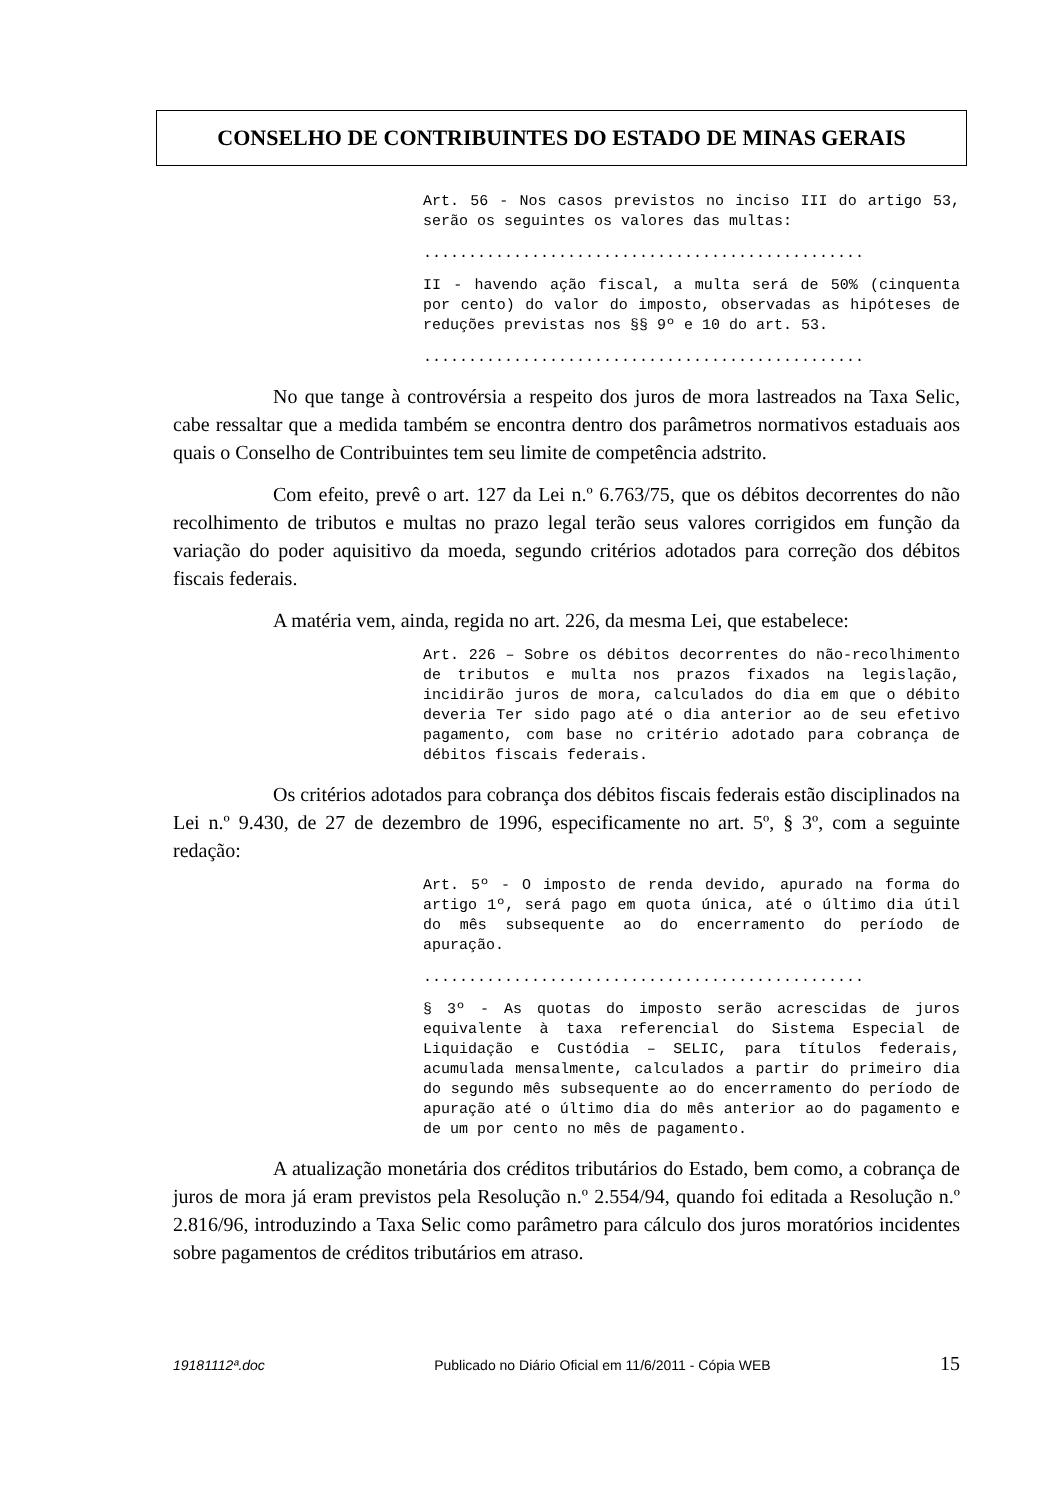CONSELHO DE CONTRIBUINTES DO ESTADO DE MINAS GERAIS
Art. 56 - Nos casos previstos no inciso III do artigo 53, serão os seguintes os valores das multas:
.................................................
II - havendo ação fiscal, a multa será de 50% (cinquenta por cento) do valor do imposto, observadas as hipóteses de reduções previstas nos §§ 9º e 10 do art. 53.
.................................................
No que tange à controvérsia a respeito dos juros de mora lastreados na Taxa Selic, cabe ressaltar que a medida também se encontra dentro dos parâmetros normativos estaduais aos quais o Conselho de Contribuintes tem seu limite de competência adstrito.
Com efeito, prevê o art. 127 da Lei n.º 6.763/75, que os débitos decorrentes do não recolhimento de tributos e multas no prazo legal terão seus valores corrigidos em função da variação do poder aquisitivo da moeda, segundo critérios adotados para correção dos débitos fiscais federais.
A matéria vem, ainda, regida no art. 226, da mesma Lei, que estabelece:
Art. 226 – Sobre os débitos decorrentes do não-recolhimento de tributos e multa nos prazos fixados na legislação, incidirão juros de mora, calculados do dia em que o débito deveria Ter sido pago até o dia anterior ao de seu efetivo pagamento, com base no critério adotado para cobrança de débitos fiscais federais.
Os critérios adotados para cobrança dos débitos fiscais federais estão disciplinados na Lei n.º 9.430, de 27 de dezembro de 1996, especificamente no art. 5º, § 3º, com a seguinte redação:
Art. 5º - O imposto de renda devido, apurado na forma do artigo 1º, será pago em quota única, até o último dia útil do mês subsequente ao do encerramento do período de apuração.
.................................................
§ 3º - As quotas do imposto serão acrescidas de juros equivalente à taxa referencial do Sistema Especial de Liquidação e Custódia – SELIC, para títulos federais, acumulada mensalmente, calculados a partir do primeiro dia do segundo mês subsequente ao do encerramento do período de apuração até o último dia do mês anterior ao do pagamento e de um por cento no mês de pagamento.
A atualização monetária dos créditos tributários do Estado, bem como, a cobrança de juros de mora já eram previstos pela Resolução n.º 2.554/94, quando foi editada a Resolução n.º 2.816/96, introduzindo a Taxa Selic como parâmetro para cálculo dos juros moratórios incidentes sobre pagamentos de créditos tributários em atraso.
19181112ª.doc Publicado no Diário Oficial em 11/6/2011 - Cópia WEB 15